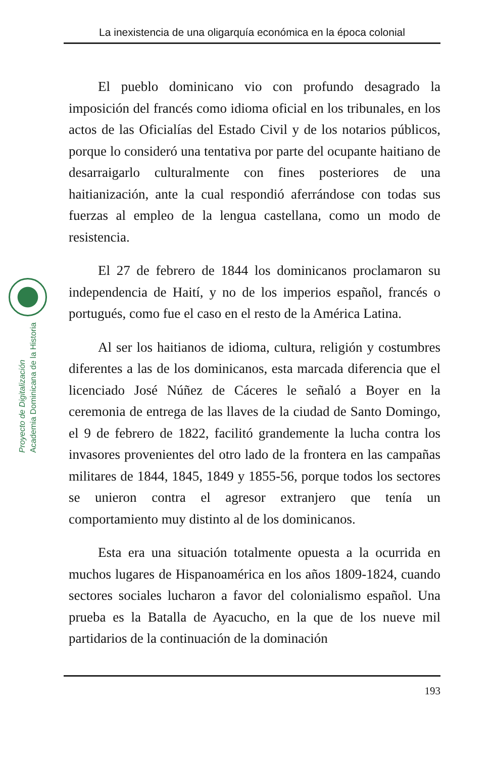La inexistencia de una oligarquía económica en la época colonial
Proyecto de Digitalización
Academia Dominicana de la Historia
El pueblo dominicano vio con profundo desagrado la imposición del francés como idioma oficial en los tribunales, en los actos de las Oficialías del Estado Civil y de los notarios públicos, porque lo consideró una tentativa por parte del ocupante haitiano de desarraigarlo culturalmente con fines posteriores de una haitianización, ante la cual respondió aferrándose con todas sus fuerzas al empleo de la lengua castellana, como un modo de resistencia.
El 27 de febrero de 1844 los dominicanos proclamaron su independencia de Haití, y no de los imperios español, francés o portugués, como fue el caso en el resto de la América Latina.
Al ser los haitianos de idioma, cultura, religión y costumbres diferentes a las de los dominicanos, esta marcada diferencia que el licenciado José Núñez de Cáceres le señaló a Boyer en la ceremonia de entrega de las llaves de la ciudad de Santo Domingo, el 9 de febrero de 1822, facilitó grandemente la lucha contra los invasores provenientes del otro lado de la frontera en las campañas militares de 1844, 1845, 1849 y 1855-56, porque todos los sectores se unieron contra el agresor extranjero que tenía un comportamiento muy distinto al de los dominicanos.
Esta era una situación totalmente opuesta a la ocurrida en muchos lugares de Hispanoamérica en los años 1809-1824, cuando sectores sociales lucharon a favor del colonialismo español. Una prueba es la Batalla de Ayacucho, en la que de los nueve mil partidarios de la continuación de la dominación
193